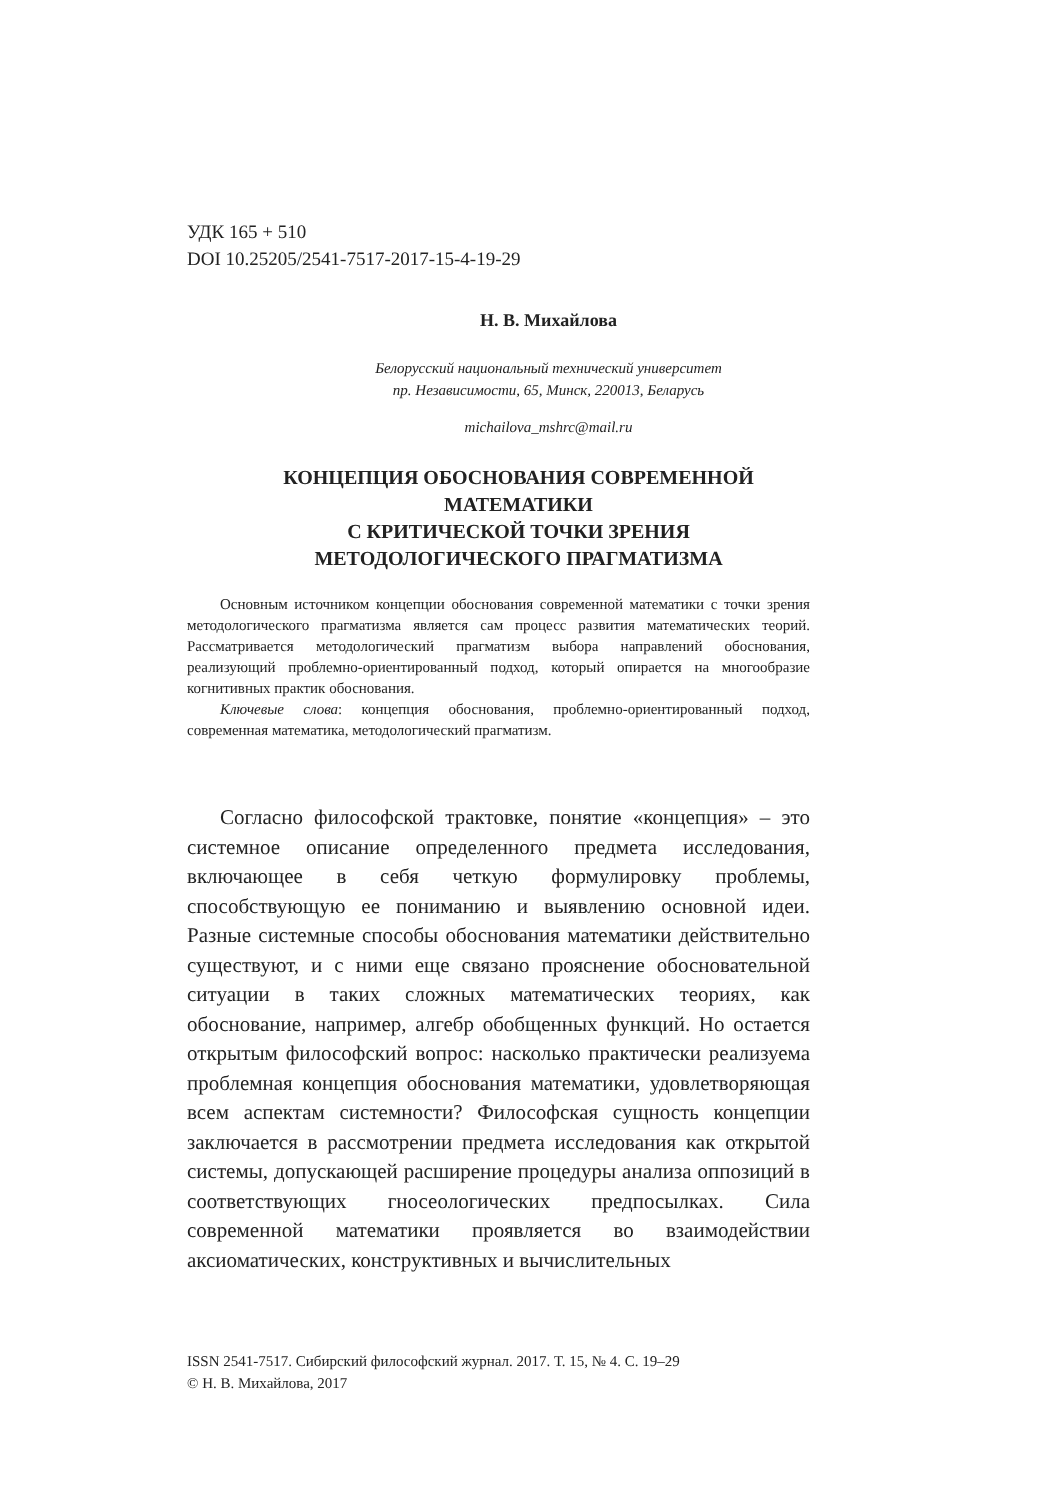УДК 165 + 510
DOI 10.25205/2541-7517-2017-15-4-19-29
Н. В. Михайлова
Белорусский национальный технический университет
пр. Независимости, 65, Минск, 220013, Беларусь
michailova_mshrc@mail.ru
КОНЦЕПЦИЯ ОБОСНОВАНИЯ СОВРЕМЕННОЙ МАТЕМАТИКИ
С КРИТИЧЕСКОЙ ТОЧКИ ЗРЕНИЯ
МЕТОДОЛОГИЧЕСКОГО ПРАГМАТИЗМА
Основным источником концепции обоснования современной математики с точки зрения методологического прагматизма является сам процесс развития математических теорий. Рассматривается методологический прагматизм выбора направлений обоснования, реализующий проблемно-ориентированный подход, который опирается на многообразие когнитивных практик обоснования.
Ключевые слова: концепция обоснования, проблемно-ориентированный подход, современная математика, методологический прагматизм.
Согласно философской трактовке, понятие «концепция» – это системное описание определенного предмета исследования, включающее в себя четкую формулировку проблемы, способствующую ее пониманию и выявлению основной идеи. Разные системные способы обоснования математики действительно существуют, и с ними еще связано прояснение обосновательной ситуации в таких сложных математических теориях, как обоснование, например, алгебр обобщенных функций. Но остается открытым философский вопрос: насколько практически реализуема проблемная концепция обоснования математики, удовлетворяющая всем аспектам системности? Философская сущность концепции заключается в рассмотрении предмета исследования как открытой системы, допускающей расширение процедуры анализа оппозиций в соответствующих гносеологических предпосылках. Сила современной математики проявляется во взаимодействии аксиоматических, конструктивных и вычислительных
ISSN 2541-7517. Сибирский философский журнал. 2017. Т. 15, № 4. С. 19–29
© Н. В. Михайлова, 2017